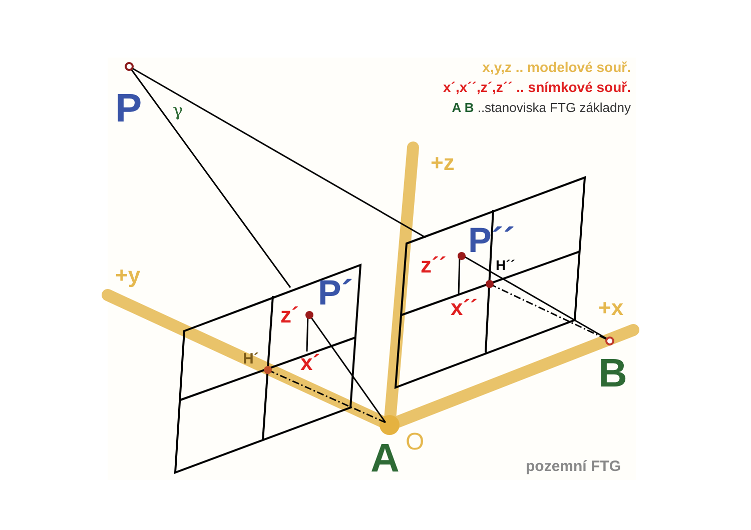x,y,z .. modelové souř.
x´,x´´,z´,z´´ .. snímkové souř.
A B ..stanoviska FTG základny
P γ
+z
P´´
z´´ H´´
x´´ +x
B
+y P´
z´
H´ x´
A O
pozemní FTG